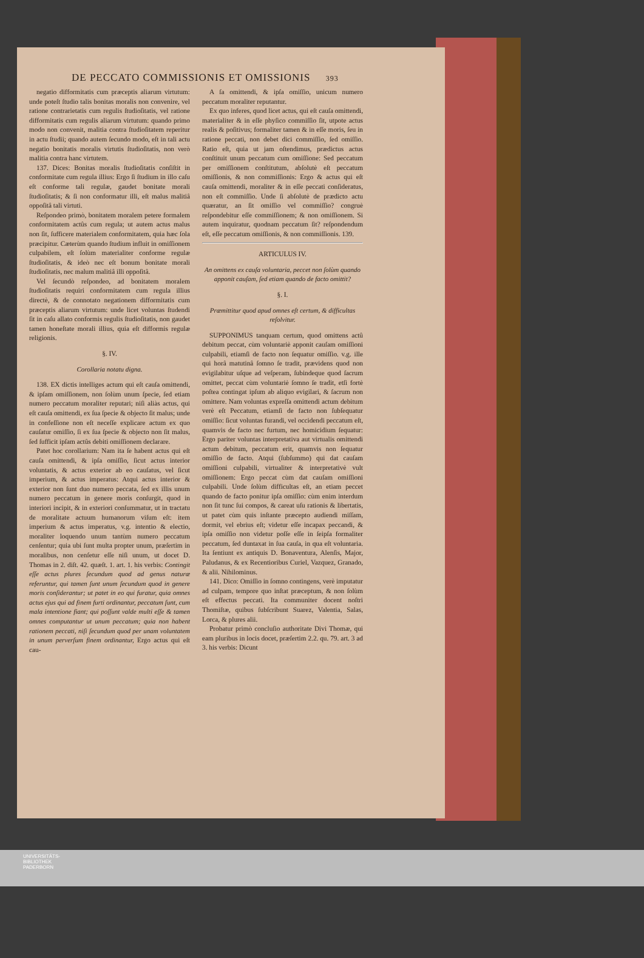DE PECCATO COMMISSIONIS ET OMISSIONIS 393
negatio difformitatis cum præceptis aliarum virtutum: unde poteſt ſtudio talis bonitas moralis non convenire, vel ratione contrarietatis cum regulis ſtudioſitatis, vel ratione difformitatis cum regulis aliarum virtutum: quando primo modo non convenit, malitia contra ſtudioſitatem reperitur in actu ſtudii; quando autem ſecundo modo, eſt in tali actu negatio bonitatis moralis virtutis ſtudioſitatis, non verò malitia contra hanc virtutem.
137. Dices: Bonitas moralis ſtudioſitatis conſiſtit in conformitate cum regula illius: Ergo ſi ſtudium in illo caſu eſt conforme tali regulæ, gaudet bonitate morali ſtudioſitatis; & ſi non conformatur illi, eſt malus malitiâ oppoſitâ tali virtuti.
Reſpondeo primò, bonitatem moralem petere formalem conformitatem actûs cum regula; ut autem actus malus non ſit, ſufficere materialem conformitatem, quia hæc ſola præcipitur. Cæterùm quando ſtudium influit in omiſſionem culpabilem, eſt ſolùm materialiter conforme regulæ ſtudioſitatis, & ideò nec eſt bonum bonitate morali ſtudioſitatis, nec malum malitiâ illi oppoſitâ.
Vel ſecundò reſpondeo, ad bonitatem moralem ſtudioſitatis requiri conformitatem cum regula illius directè, & de connotato negationem difformitatis cum præceptis aliarum virtutum: unde licet voluntas ſtudendi ſit in caſu allato conformis regulis ſtudioſitatis, non gaudet tamen honeſtate morali illius, quia eſt difformis regulæ religionis.
§. IV.
Corollaria notatu digna.
138. EX dictis intelliges actum qui eſt cauſa omittendi, & ipſam omiſſionem, non ſolùm unum ſpecie, ſed etiam numero peccatum moraliter reputari; niſi aliàs actus, qui eſt cauſa omittendi, ex ſua ſpecie & objecto ſit malus; unde in confeſſione non eſt neceſſe explicare actum ex quo cauſatur omiſſio, ſi ex ſua ſpecie & objecto non ſit malus, ſed ſufficit ipſam actûs debiti omiſſionem declarare.
Patet hoc corollarium: Nam ita ſe habent actus qui eſt cauſa omittendi, & ipſa omiſſio, ſicut actus interior voluntatis, & actus exterior ab eo cauſatus, vel ſicut imperium, & actus imperatus: Atqui actus interior & exterior non ſunt duo numero peccata, ſed ex illis unum numero peccatum in genere moris conſurgit, quod in interiori incipit, & in exteriori conſummatur, ut in tractatu de moralitate actuum humanorum viſum eſt: item imperium & actus imperatus, v.g. intentio & electio, moraliter loquendo unum tantùm numero peccatum cenſentur; quia ubi ſunt multa propter unum, præſertim in moralibus, non cenſetur eſſe niſi unum, ut docet D. Thomas in 2. diſt. 42. quæſt. 1. art. 1. his verbis: Contingit eſſe actus plures ſecundum quod ad genus naturæ referuntur, qui tamen ſunt unum ſecundum quod in genere moris conſiderantur; ut patet in eo qui furatur, quia omnes actus ejus qui ad finem furti ordinantur, peccatum ſunt, cum mala intentione fiant; qui poſſunt valde multi eſſe & tamen omnes computantur ut unum peccatum; quia non habent rationem peccati, niſi ſecundum quod per unam voluntatem in unum perverſum finem ordinantur, Ergo actus qui eſt cau-
A ſa omittendi, & ipſa omiſſio, unicum numero peccatum moraliter reputantur.
Ex quo inferes, quod licet actus, qui eſt cauſa omittendi, materialiter & in eſſe phyſico commiſſio ſit, utpote actus realis & poſitivus; formaliter tamen & in eſſe moris, ſeu in ratione peccati, non debet dici commiſſio, ſed omiſſio. Ratio eſt, quia ut jam oſtendimus, prædictus actus conſtituit unum peccatum cum omiſſione: Sed peccatum per omiſſionem conſtitutum, abſolutè eſt peccatum omiſſionis, & non commiſſionis: Ergo & actus qui eſt cauſa omittendi, moraliter & in eſſe peccati conſideratus, non eſt commiſſio. Unde ſi abſolutè de prædicto actu quæratur, an ſit omiſſio vel commiſſio? congruè reſpondebitur eſſe commiſſionem; & non omiſſionem. Si autem inquiratur, quodnam peccatum ſit? reſpondendum eſt, eſſe peccatum omiſſionis, & non commiſſionis. 139.
ARTICULUS IV.
An omittens ex cauſa voluntaria, peccet non ſolùm quando apponit cauſam, ſed etiam quando de facto omittit?
§. I.
Præmittitur quod apud omnes eſt certum, & difficultas reſolvitur.
SUPPONIMUS tanquam certum, quod omittens actû debitum peccat, cùm voluntariè apponit cauſam omiſſioni culpabili, etiamſi de facto non ſequatur omiſſio. v.g. ille qui horâ matutinâ ſomno ſe tradit, prævidens quod non evigilabitur uſque ad veſperam, ſubindeque quod ſacrum omittet, peccat cùm voluntariè ſomno ſe tradit, etſi fortè poſtea contingat ipſum ab aliquo evigilari, & ſacrum non omittere. Nam voluntas expreſſa omittendi actum debitum verè eſt Peccatum, etiamſi de facto non ſubſequatur omiſſio: ſicut voluntas furandi, vel occidendi peccatum eſt, quamvis de facto nec furtum, nec homicidium ſequatur: Ergo pariter voluntas interpretativa aut virtualis omittendi actum debitum, peccatum erit, quamvis non ſequatur omiſſio de facto. Atqui (ſubſummo) qui dat cauſam omiſſioni culpabili, virtualiter & interpretativè vult omiſſionem: Ergo peccat cùm dat cauſam omiſſioni culpabili. Unde ſolùm difficultas eſt, an etiam peccet quando de facto ponitur ipſa omiſſio: cùm enim interdum non ſit tunc ſui compos, & careat uſu rationis & libertatis, ut patet cùm quis inſtante præcepto audiendi miſſam, dormit, vel ebrius eſt; videtur eſſe incapax peccandi, & ipſa omiſſio non videtur poſſe eſſe in ſeipſa formaliter peccatum, ſed duntaxat in ſua cauſa, in qua eſt voluntaria. Ita ſentiunt ex antiquis D. Bonaventura, Alenſis, Major, Paludanus, & ex Recentioribus Curiel, Vazquez, Granado, & alii. Nihilominus.
141. Dico: Omiſſio in ſomno contingens, verè imputatur ad culpam, tempore quo inſtat præceptum, & non ſolùm eſt effectus peccati. Ita communiter docent noſtri Thomiſtæ, quibus ſubſcribunt Suarez, Valentia, Salas, Lorca, & plures alii.
Probatur primò concluſio authoritate Divi Thomæ, qui eam pluribus in locis docet, præſertim 2.2. qu. 79. art. 3 ad 3. his verbis: Dicunt
UNIVERSITÄTS-
BIBLIOTHEK
PADERBORN